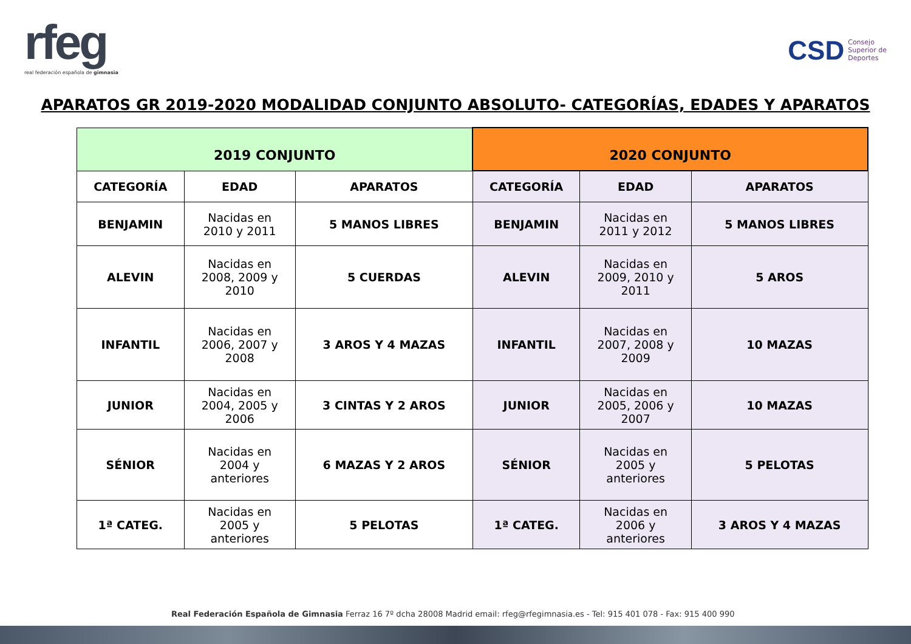rfeg
real federación española de gimnasia
CSD Consejo
Superior de
Deportes
APARATOS GR 2019-2020 MODALIDAD CONJUNTO ABSOLUTO- CATEGORÍAS, EDADES Y APARATOS
| 2019 CONJUNTO | | | 2020 CONJUNTO | | |
| --- | --- | --- | --- | --- | --- |
| CATEGORÍA | EDAD | APARATOS | CATEGORÍA | EDAD | APARATOS |
| BENJAMIN | Nacidas en 2010 y 2011 | 5 MANOS LIBRES | BENJAMIN | Nacidas en 2011 y 2012 | 5 MANOS LIBRES |
| ALEVIN | Nacidas en 2008, 2009 y 2010 | 5 CUERDAS | ALEVIN | Nacidas en 2009, 2010 y 2011 | 5 AROS |
| INFANTIL | Nacidas en 2006, 2007 y 2008 | 3 AROS Y 4 MAZAS | INFANTIL | Nacidas en 2007, 2008 y 2009 | 10 MAZAS |
| JUNIOR | Nacidas en 2004, 2005 y 2006 | 3 CINTAS Y 2 AROS | JUNIOR | Nacidas en 2005, 2006 y 2007 | 10 MAZAS |
| SÉNIOR | Nacidas en 2004 y anteriores | 6 MAZAS Y 2 AROS | SÉNIOR | Nacidas en 2005 y anteriores | 5 PELOTAS |
| 1ª CATEG. | Nacidas en 2005 y anteriores | 5 PELOTAS | 1ª CATEG. | Nacidas en 2006 y anteriores | 3 AROS Y 4 MAZAS |
Real Federación Española de Gimnasia Ferraz 16 7º dcha 28008 Madrid email: rfeg@rfegimnasia.es - Tel: 915 401 078 - Fax: 915 400 990